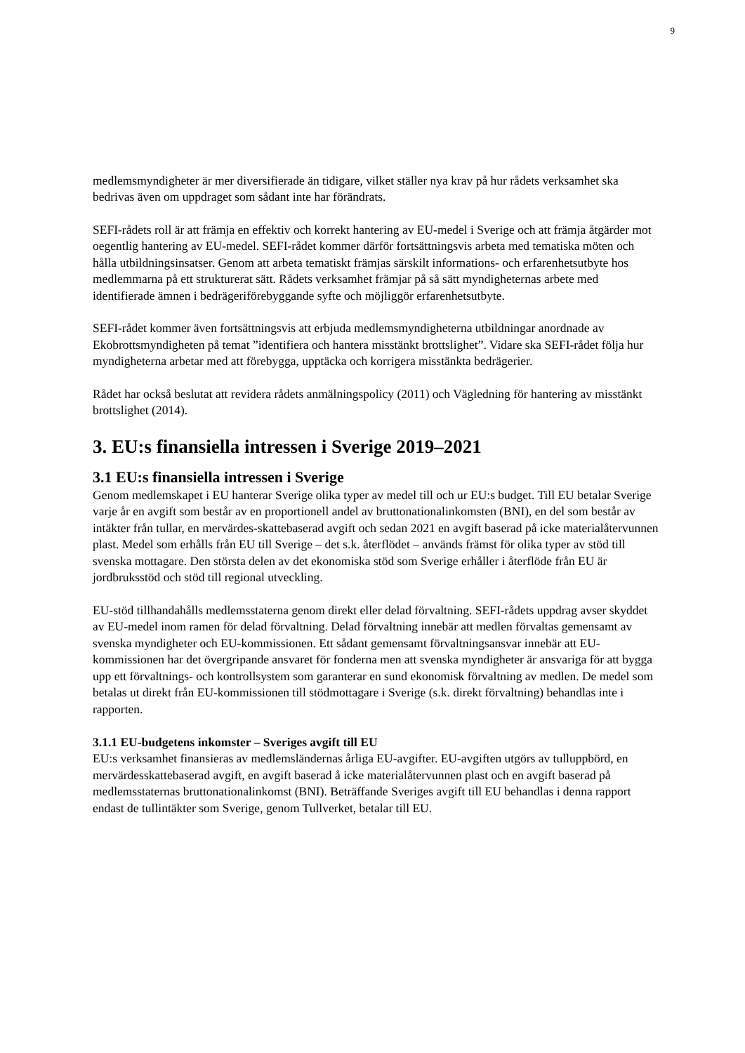9
medlemsmyndigheter är mer diversifierade än tidigare, vilket ställer nya krav på hur rådets verksamhet ska bedrivas även om uppdraget som sådant inte har förändrats.
SEFI-rådets roll är att främja en effektiv och korrekt hantering av EU-medel i Sverige och att främja åtgärder mot oegentlig hantering av EU-medel. SEFI-rådet kommer därför fortsättningsvis arbeta med tematiska möten och hålla utbildningsinsatser. Genom att arbeta tematiskt främjas särskilt informations- och erfarenhetsutbyte hos medlemmarna på ett strukturerat sätt. Rådets verksamhet främjar på så sätt myndigheternas arbete med identifierade ämnen i bedrägeriförebyggande syfte och möjliggör erfarenhetsutbyte.
SEFI-rådet kommer även fortsättningsvis att erbjuda medlemsmyndigheterna utbildningar anordnade av Ekobrottsmyndigheten på temat ”identifiera och hantera misstänkt brottslighet”. Vidare ska SEFI-rådet följa hur myndigheterna arbetar med att förebygga, upptäcka och korrigera misstänkta bedrägerier.
Rådet har också beslutat att revidera rådets anmälningspolicy (2011) och Vägledning för hantering av misstänkt brottslighet (2014).
3. EU:s finansiella intressen i Sverige 2019–2021
3.1 EU:s finansiella intressen i Sverige
Genom medlemskapet i EU hanterar Sverige olika typer av medel till och ur EU:s budget. Till EU betalar Sverige varje år en avgift som består av en proportionell andel av bruttonationalinkomsten (BNI), en del som består av intäkter från tullar, en mervärdes-skattebaserad avgift och sedan 2021 en avgift baserad på icke materialåtervunnen plast. Medel som erhålls från EU till Sverige – det s.k. återflödet – används främst för olika typer av stöd till svenska mottagare. Den största delen av det ekonomiska stöd som Sverige erhåller i återflöde från EU är jordbruksstöd och stöd till regional utveckling.
EU-stöd tillhandahålls medlemsstaterna genom direkt eller delad förvaltning. SEFI-rådets uppdrag avser skyddet av EU-medel inom ramen för delad förvaltning. Delad förvaltning innebär att medlen förvaltas gemensamt av svenska myndigheter och EU-kommissionen. Ett sådant gemensamt förvaltningsansvar innebär att EU-kommissionen har det övergripande ansvaret för fonderna men att svenska myndigheter är ansvariga för att bygga upp ett förvaltnings- och kontrollsystem som garanterar en sund ekonomisk förvaltning av medlen. De medel som betalas ut direkt från EU-kommissionen till stödmottagare i Sverige (s.k. direkt förvaltning) behandlas inte i rapporten.
3.1.1 EU-budgetens inkomster – Sveriges avgift till EU
EU:s verksamhet finansieras av medlemsländernas årliga EU-avgifter. EU-avgiften utgörs av tulluppbörd, en mervärdesskattebaserad avgift, en avgift baserad å icke materialåtervunnen plast och en avgift baserad på medlemsstaternas bruttonationalinkomst (BNI). Beträffande Sveriges avgift till EU behandlas i denna rapport endast de tullintäkter som Sverige, genom Tullverket, betalar till EU.